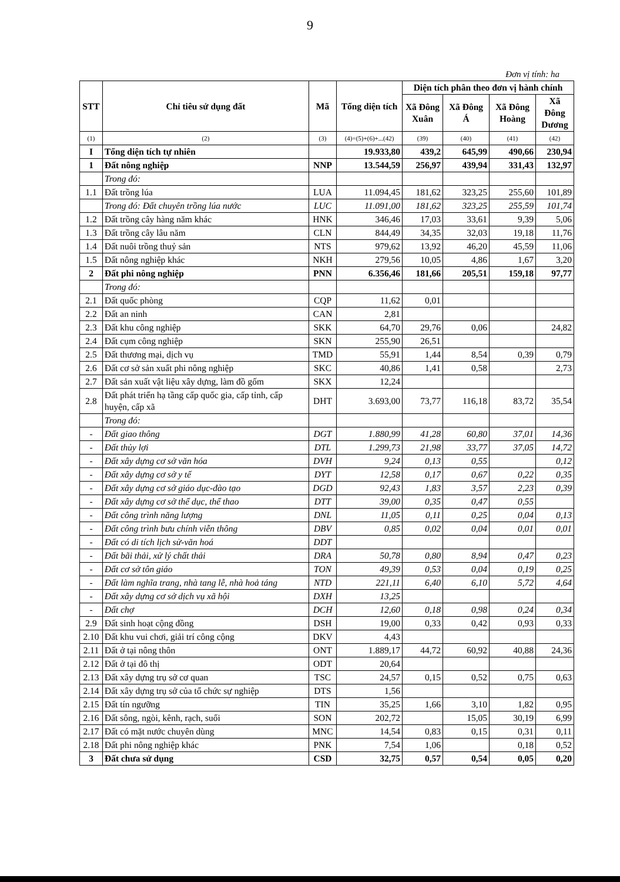9
Đơn vị tính: ha
| STT | Chỉ tiêu sử dụng đất | Mã | Tổng diện tích | Diện tích phân theo đơn vị hành chính | | | |
| --- | --- | --- | --- | --- | --- | --- | --- |
| | | | | Xã Đông Xuân | Xã Đông Á | Xã Đông Hoàng | Xã Đông Dương |
| (1) | (2) | (3) | (4)=(5)+(6)+...(42) | (39) | (40) | (41) | (42) |
| I | Tổng diện tích tự nhiên | | 19.933,80 | 439,2 | 645,99 | 490,66 | 230,94 |
| 1 | Đất nông nghiệp | NNP | 13.544,59 | 256,97 | 439,94 | 331,43 | 132,97 |
| | Trong đó: | | | | | | |
| 1.1 | Đất trồng lúa | LUA | 11.094,45 | 181,62 | 323,25 | 255,60 | 101,89 |
| | Trong đó: Đất chuyên trồng lúa nước | LUC | 11.091,00 | 181,62 | 323,25 | 255,59 | 101,74 |
| 1.2 | Đất trồng cây hàng năm khác | HNK | 346,46 | 17,03 | 33,61 | 9,39 | 5,06 |
| 1.3 | Đất trồng cây lâu năm | CLN | 844,49 | 34,35 | 32,03 | 19,18 | 11,76 |
| 1.4 | Đất nuôi trồng thuỷ sản | NTS | 979,62 | 13,92 | 46,20 | 45,59 | 11,06 |
| 1.5 | Đất nông nghiệp khác | NKH | 279,56 | 10,05 | 4,86 | 1,67 | 3,20 |
| 2 | Đất phi nông nghiệp | PNN | 6.356,46 | 181,66 | 205,51 | 159,18 | 97,77 |
| | Trong đó: | | | | | | |
| 2.1 | Đất quốc phòng | CQP | 11,62 | 0,01 | | | |
| 2.2 | Đất an ninh | CAN | 2,81 | | | | |
| 2.3 | Đất khu công nghiệp | SKK | 64,70 | 29,76 | 0,06 | | 24,82 |
| 2.4 | Đất cụm công nghiệp | SKN | 255,90 | 26,51 | | | |
| 2.5 | Đất thương mại, dịch vụ | TMD | 55,91 | 1,44 | 8,54 | 0,39 | 0,79 |
| 2.6 | Đất cơ sở sản xuất phi nông nghiệp | SKC | 40,86 | 1,41 | 0,58 | | 2,73 |
| 2.7 | Đất sản xuất vật liệu xây dựng, làm đồ gốm | SKX | 12,24 | | | | |
| 2.8 | Đất phát triển hạ tầng cấp quốc gia, cấp tỉnh, cấp huyện, cấp xã | DHT | 3.693,00 | 73,77 | 116,18 | 83,72 | 35,54 |
| | Trong đó: | | | | | | |
| - | Đất giao thông | DGT | 1.880,99 | 41,28 | 60,80 | 37,01 | 14,36 |
| - | Đất thủy lợi | DTL | 1.299,73 | 21,98 | 33,77 | 37,05 | 14,72 |
| - | Đất xây dựng cơ sở văn hóa | DVH | 9,24 | 0,13 | 0,55 | | 0,12 |
| - | Đất xây dựng cơ sở y tế | DYT | 12,58 | 0,17 | 0,67 | 0,22 | 0,35 |
| - | Đất xây dựng cơ sở giáo dục-đào tạo | DGD | 92,43 | 1,83 | 3,57 | 2,23 | 0,39 |
| - | Đất xây dựng cơ sở thể dục, thể thao | DTT | 39,00 | 0,35 | 0,47 | 0,55 | |
| - | Đất công trình năng lượng | DNL | 11,05 | 0,11 | 0,25 | 0,04 | 0,13 |
| - | Đất công trình bưu chính viễn thông | DBV | 0,85 | 0,02 | 0,04 | 0,01 | 0,01 |
| - | Đất có di tích lịch sử-văn hoá | DDT | | | | | |
| - | Đất bãi thải, xử lý chất thải | DRA | 50,78 | 0,80 | 8,94 | 0,47 | 0,23 |
| - | Đất cơ sở tôn giáo | TON | 49,39 | 0,53 | 0,04 | 0,19 | 0,25 |
| - | Đất làm nghĩa trang, nhà tang lễ, nhà hoả táng | NTD | 221,11 | 6,40 | 6,10 | 5,72 | 4,64 |
| - | Đất xây dựng cơ sở dịch vụ xã hội | DXH | 13,25 | | | | |
| - | Đất chợ | DCH | 12,60 | 0,18 | 0,98 | 0,24 | 0,34 |
| 2.9 | Đất sinh hoạt cộng đồng | DSH | 19,00 | 0,33 | 0,42 | 0,93 | 0,33 |
| 2.10 | Đất khu vui chơi, giải trí công cộng | DKV | 4,43 | | | | |
| 2.11 | Đất ở tại nông thôn | ONT | 1.889,17 | 44,72 | 60,92 | 40,88 | 24,36 |
| 2.12 | Đất ở tại đô thị | ODT | 20,64 | | | | |
| 2.13 | Đất xây dựng trụ sở cơ quan | TSC | 24,57 | 0,15 | 0,52 | 0,75 | 0,63 |
| 2.14 | Đất xây dựng trụ sở của tổ chức sự nghiệp | DTS | 1,56 | | | | |
| 2.15 | Đất tín ngưỡng | TIN | 35,25 | 1,66 | 3,10 | 1,82 | 0,95 |
| 2.16 | Đất sông, ngòi, kênh, rạch, suối | SON | 202,72 | | 15,05 | 30,19 | 6,99 |
| 2.17 | Đất có mặt nước chuyên dùng | MNC | 14,54 | 0,83 | 0,15 | 0,31 | 0,11 |
| 2.18 | Đất phi nông nghiệp khác | PNK | 7,54 | 1,06 | | 0,18 | 0,52 |
| 3 | Đất chưa sử dụng | CSD | 32,75 | 0,57 | 0,54 | 0,05 | 0,20 |